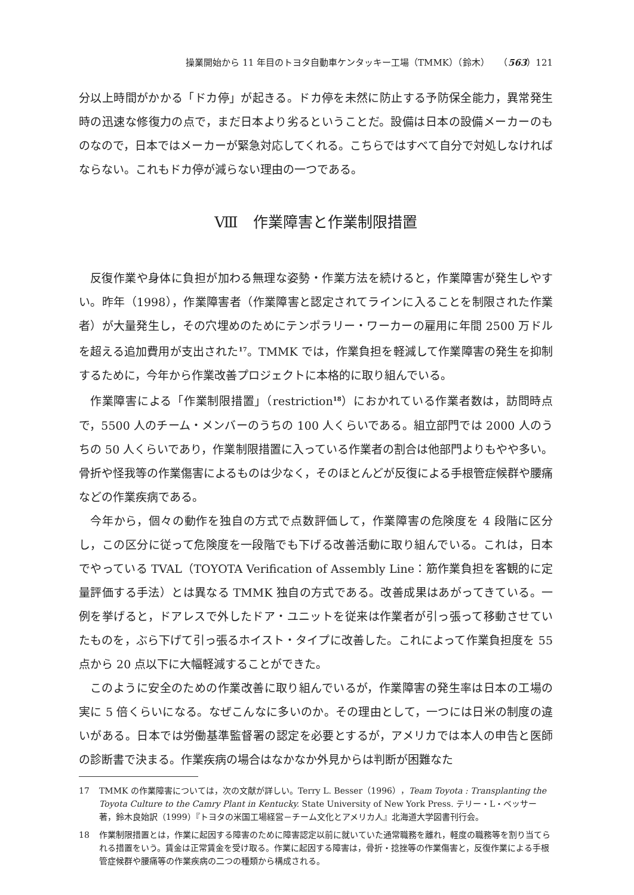操業開始から 11 年目のトヨタ自動車ケンタッキー工場（TMMK）（鈴木）　　（563）121
分以上時間がかかる「ドカ停」が起きる。ドカ停を未然に防止する予防保全能力，異常発生時の迅速な修復力の点で，まだ日本より劣るということだ。設備は日本の設備メーカーのものなので，日本ではメーカーが緊急対応してくれる。こちらではすべて自分で対処しなければならない。これもドカ停が減らない理由の一つである。
Ⅷ　作業障害と作業制限措置
反復作業や身体に負担が加わる無理な姿勢・作業方法を続けると，作業障害が発生しやすい。昨年（1998），作業障害者（作業障害と認定されてラインに入ることを制限された作業者）が大量発生し，その穴埋めのためにテンポラリー・ワーカーの雇用に年間 2500 万ドルを超える追加費用が支出された<sup>17</sup>。TMMK では，作業負担を軽減して作業障害の発生を抑制するために，今年から作業改善プロジェクトに本格的に取り組んでいる。
作業障害による「作業制限措置」（restriction<sup>18</sup>）におかれている作業者数は，訪問時点で，5500 人のチーム・メンバーのうちの 100 人くらいである。組立部門では 2000 人のうちの 50 人くらいであり，作業制限措置に入っている作業者の割合は他部門よりもやや多い。骨折や怪我等の作業傷害によるものは少なく，そのほとんどが反復による手根管症候群や腰痛などの作業疾病である。
今年から，個々の動作を独自の方式で点数評価して，作業障害の危険度を 4 段階に区分し，この区分に従って危険度を一段階でも下げる改善活動に取り組んでいる。これは，日本でやっている TVAL（TOYOTA Verification of Assembly Line：筋作業負担を客観的に定量評価する手法）とは異なる TMMK 独自の方式である。改善成果はあがってきている。一例を挙げると，ドアレスで外したドア・ユニットを従来は作業者が引っ張って移動させていたものを，ぶら下げて引っ張るホイスト・タイプに改善した。これによって作業負担度を 55 点から 20 点以下に大幅軽減することができた。
このように安全のための作業改善に取り組んでいるが，作業障害の発生率は日本の工場の実に 5 倍くらいになる。なぜこんなに多いのか。その理由として，一つには日米の制度の違いがある。日本では労働基準監督署の認定を必要とするが，アメリカでは本人の申告と医師の診断書で決まる。作業疾病の場合はなかなか外見からは判断が困難なた
17 TMMK の作業障害については，次の文献が詳しい。Terry L. Besser（1996），Team Toyota : Transplanting the Toyota Culture to the Camry Plant in Kentucky. State University of New York Press. テリー・L・ベッサー著，鈴木良始訳（1999）『トヨタの米国工場経営－チーム文化とアメリカ人』北海道大学図書刊行会。
18 作業制限措置とは，作業に起因する障害のために障害認定以前に就いていた通常職務を離れ，軽度の職務等を割り当てられる措置をいう。賃金は正常賃金を受け取る。作業に起因する障害は，骨折・捻挫等の作業傷害と，反復作業による手根管症候群や腰痛等の作業疾病の二つの種類から構成される。